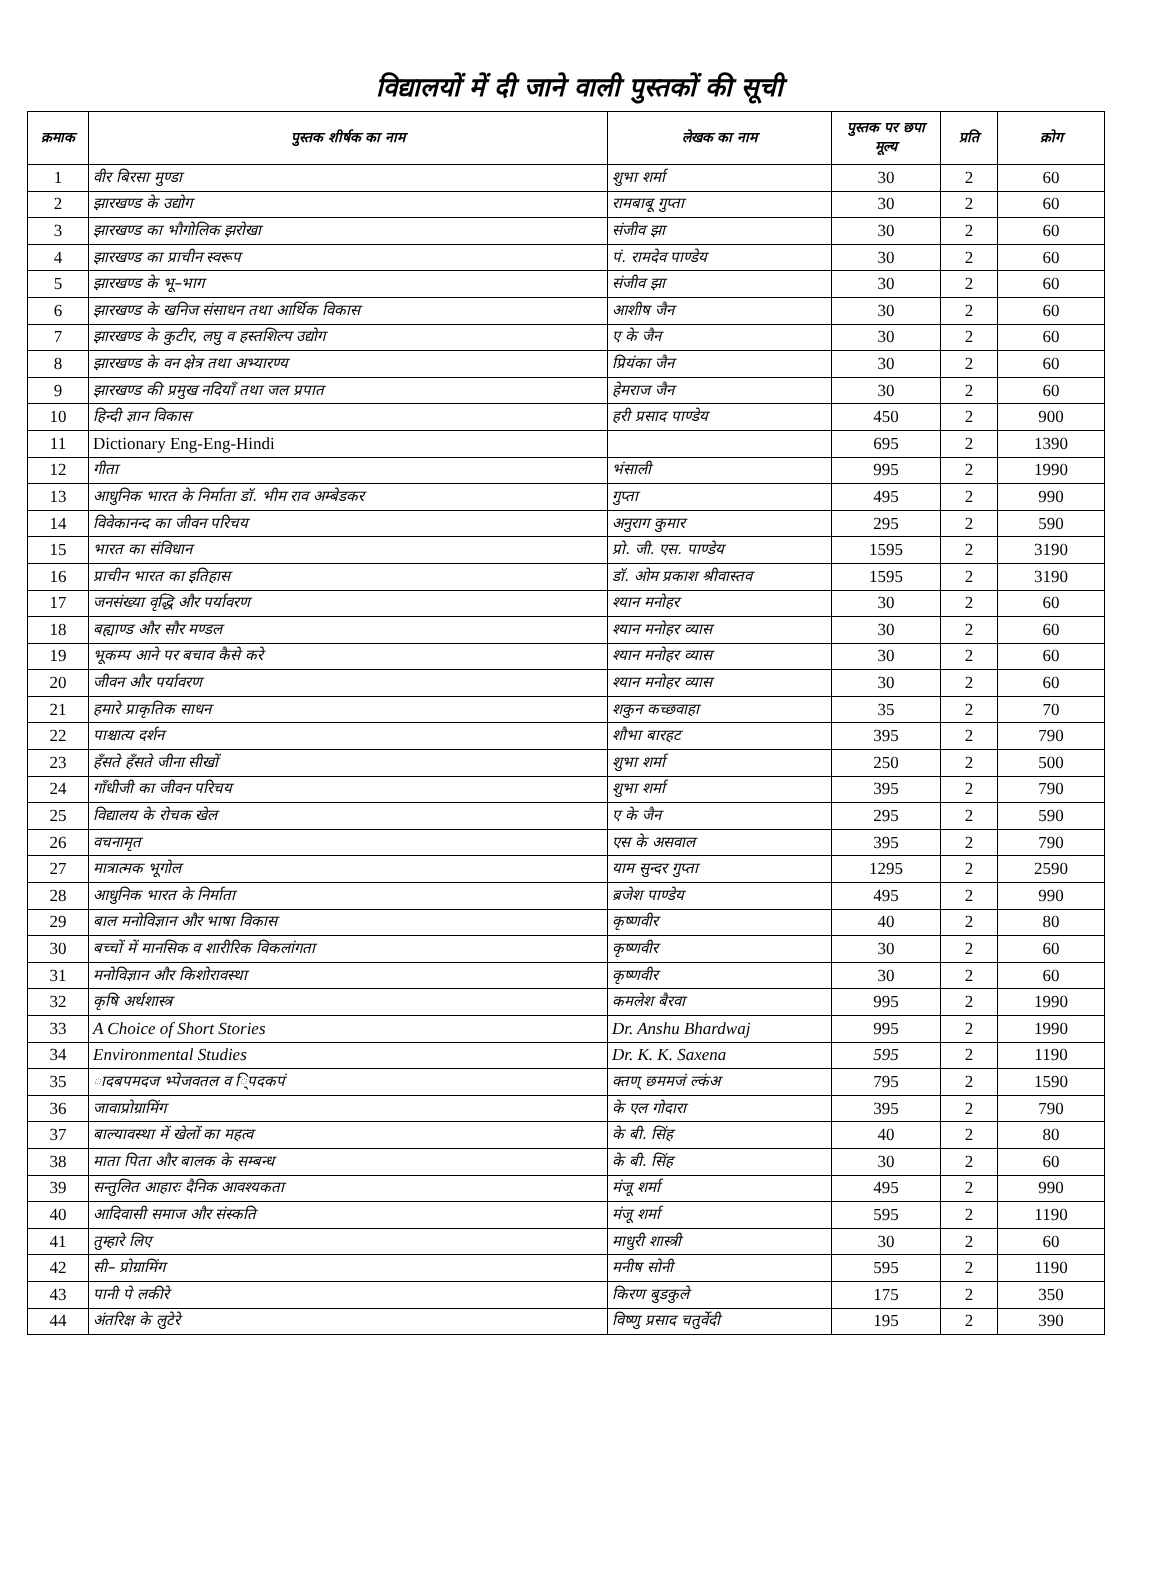विद्यालयों में दी जाने वाली पुस्तकों की सूची
| क्रमाक | पुस्तक शीर्षक का नाम | लेखक का नाम | पुस्तक पर छपा मूल्य | प्रति | क्रोग |
| --- | --- | --- | --- | --- | --- |
| 1 | वीर बिरसा मुण्डा | शुभा शर्मा | 30 | 2 | 60 |
| 2 | झारखण्ड के उद्योग | रामबाबू गुप्ता | 30 | 2 | 60 |
| 3 | झारखण्ड का भौगोलिक झरोखा | संजीव झा | 30 | 2 | 60 |
| 4 | झारखण्ड का प्राचीन स्वरूप | पं. रामदेव पाण्डेय | 30 | 2 | 60 |
| 5 | झारखण्ड के भू–भाग | संजीव झा | 30 | 2 | 60 |
| 6 | झारखण्ड के खनिज संसाधन तथा आर्थिक विकास | आशीष जैन | 30 | 2 | 60 |
| 7 | झारखण्ड के कुटीर, लघु व हस्तशिल्प उद्योग | ए के जैन | 30 | 2 | 60 |
| 8 | झारखण्ड के वन क्षेत्र तथा अभ्यारण्य | प्रियंका जैन | 30 | 2 | 60 |
| 9 | झारखण्ड की प्रमुख नदियाँ तथा जल प्रपात | हेमराज जैन | 30 | 2 | 60 |
| 10 | हिन्दी ज्ञान विकास | हरी प्रसाद पाण्डेय | 450 | 2 | 900 |
| 11 | Dictionary Eng-Eng-Hindi | | 695 | 2 | 1390 |
| 12 | गीता | भंसाली | 995 | 2 | 1990 |
| 13 | आधुनिक भारत के निर्माता डॉ. भीम राव अम्बेडकर | गुप्ता | 495 | 2 | 990 |
| 14 | विवेकानन्द का जीवन परिचय | अनुराग कुमार | 295 | 2 | 590 |
| 15 | भारत का संविधान | प्रो. जी. एस. पाण्डेय | 1595 | 2 | 3190 |
| 16 | प्राचीन भारत का इतिहास | डॉ. ओम प्रकाश श्रीवास्तव | 1595 | 2 | 3190 |
| 17 | जनसंख्या वृद्धि और पर्यावरण | श्यान मनोहर | 30 | 2 | 60 |
| 18 | बह्याण्ड और सौर मण्डल | श्यान मनोहर व्यास | 30 | 2 | 60 |
| 19 | भूकम्प आने पर बचाव कैसे करे | श्यान मनोहर व्यास | 30 | 2 | 60 |
| 20 | जीवन और पर्यावरण | श्यान मनोहर व्यास | 30 | 2 | 60 |
| 21 | हमारे प्राकृतिक साधन | शकुन कच्छवाहा | 35 | 2 | 70 |
| 22 | पाश्चात्य दर्शन | शौभा बारहट | 395 | 2 | 790 |
| 23 | हँसते हँसते जीना सीखों | शुभा शर्मा | 250 | 2 | 500 |
| 24 | गाँधीजी का जीवन परिचय | शुभा शर्मा | 395 | 2 | 790 |
| 25 | विद्यालय के रोचक खेल | ए के जैन | 295 | 2 | 590 |
| 26 | वचनामृत | एस के असवाल | 395 | 2 | 790 |
| 27 | मात्रात्मक भूगोल | याम सुन्दर गुप्ता | 1295 | 2 | 2590 |
| 28 | आधुनिक भारत के निर्माता | ब्रजेश पाण्डेय | 495 | 2 | 990 |
| 29 | बाल मनोविज्ञान और भाषा विकास | कृष्णवीर | 40 | 2 | 80 |
| 30 | बच्चों में मानसिक व शारीरिक विकलांगता | कृष्णवीर | 30 | 2 | 60 |
| 31 | मनोविज्ञान और किशोरावस्था | कृष्णवीर | 30 | 2 | 60 |
| 32 | कृषि अर्थशास्त्र | कमलेश बैरवा | 995 | 2 | 1990 |
| 33 | A Choice of Short Stories | Dr. Anshu Bhardwaj | 995 | 2 | 1990 |
| 34 | Environmental Studies | Dr. K. K. Saxena | 595 | 2 | 1190 |
| 35 | ादबपमदज भ्पेजवतल व ि्पदकपं | क्तण् छममजं ल्कंअ | 795 | 2 | 1590 |
| 36 | जावाप्रोग्रामिंग | के एल गोदारा | 395 | 2 | 790 |
| 37 | बाल्यावस्था में खेलों का महत्व | के बी. सिंह | 40 | 2 | 80 |
| 38 | माता पिता और बालक के सम्बन्ध | के बी. सिंह | 30 | 2 | 60 |
| 39 | सन्तुलित आहारः दैनिक आवश्यकता | मंजू शर्मा | 495 | 2 | 990 |
| 40 | आदिवासी समाज और संस्कति | मंजू शर्मा | 595 | 2 | 1190 |
| 41 | तुम्हारे लिए | माधुरी शास्त्री | 30 | 2 | 60 |
| 42 | सी– प्रोग्रामिंग | मनीष सोनी | 595 | 2 | 1190 |
| 43 | पानी पे लकीरे | किरण बुडकुले | 175 | 2 | 350 |
| 44 | अंतरिक्ष के लुटेरे | विष्णु प्रसाद चतुर्वेदी | 195 | 2 | 390 |